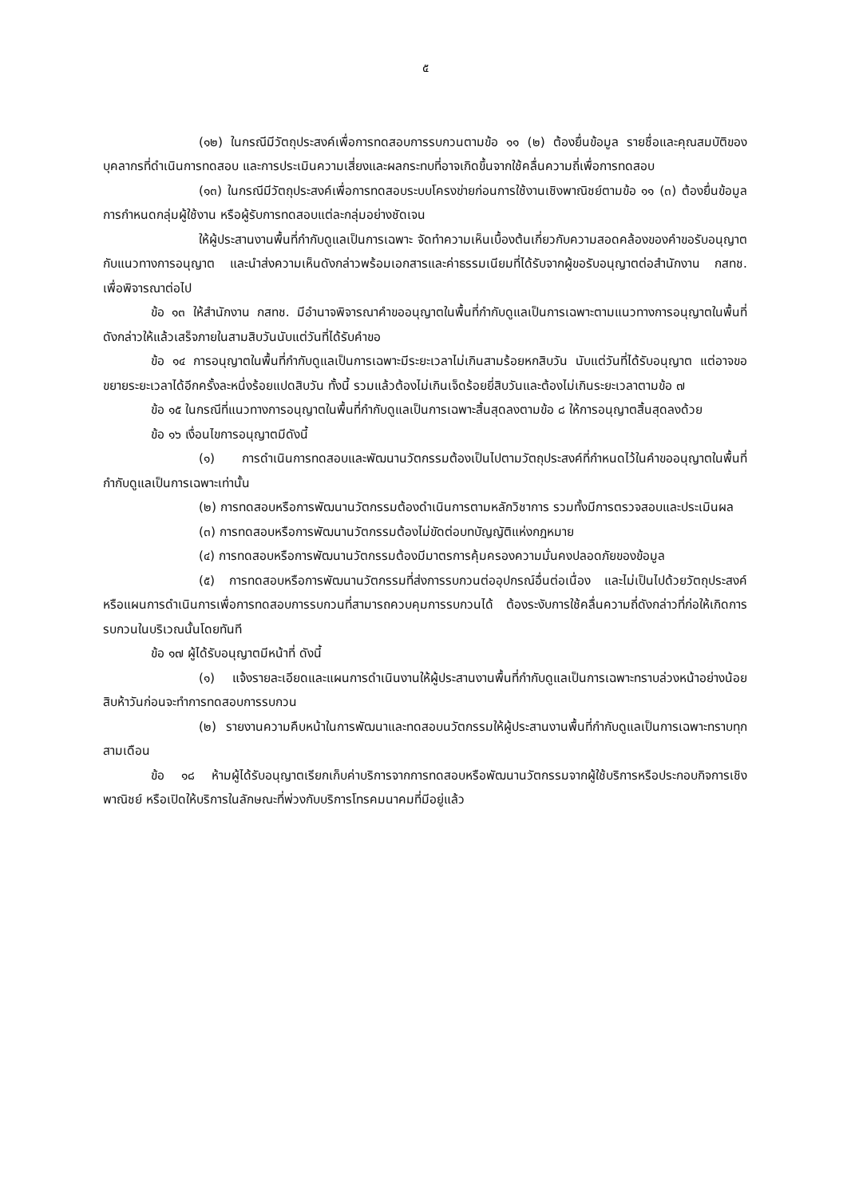๕
(๑๒) ในกรณีมีวัตถุประสงค์เพื่อการทดสอบการรบกวนตามข้อ ๑๑ (๒) ต้องยื่นข้อมูล รายชื่อและคุณสมบัติของบุคลากรที่ดำเนินการทดสอบ และการประเมินความเสี่ยงและผลกระทบที่อาจเกิดขึ้นจากใช้คลื่นความถี่เพื่อการทดสอบ
(๑๓) ในกรณีมีวัตถุประสงค์เพื่อการทดสอบระบบโครงข่ายก่อนการใช้งานเชิงพาณิชย์ตามข้อ ๑๑ (๓) ต้องยื่นข้อมูลการกำหนดกลุ่มผู้ใช้งาน หรือผู้รับการทดสอบแต่ละกลุ่มอย่างชัดเจน
ให้ผู้ประสานงานพื้นที่กำกับดูแลเป็นการเฉพาะ จัดทำความเห็นเบื้องต้นเกี่ยวกับความสอดคล้องของคำขอรับอนุญาตกับแนวทางการอนุญาต และนำส่งความเห็นดังกล่าวพร้อมเอกสารและค่าธรรมเนียมที่ได้รับจากผู้ขอรับอนุญาตต่อสำนักงาน กสทช. เพื่อพิจารณาต่อไป
ข้อ ๑๓ ให้สำนักงาน กสทช. มีอำนาจพิจารณาคำขออนุญาตในพื้นที่กำกับดูแลเป็นการเฉพาะตามแนวทางการอนุญาตในพื้นที่ดังกล่าวให้แล้วเสร็จภายในสามสิบวันนับแต่วันที่ได้รับคำขอ
ข้อ ๑๔ การอนุญาตในพื้นที่กำกับดูแลเป็นการเฉพาะมีระยะเวลาไม่เกินสามร้อยหกสิบวัน นับแต่วันที่ได้รับอนุญาต แต่อาจขอขยายระยะเวลาได้อีกครั้งละหนึ่งร้อยแปดสิบวัน ทั้งนี้ รวมแล้วต้องไม่เกินเจ็ดร้อยยี่สิบวันและต้องไม่เกินระยะเวลาตามข้อ ๗
ข้อ ๑๕ ในกรณีที่แนวทางการอนุญาตในพื้นที่กำกับดูแลเป็นการเฉพาะสิ้นสุดลงตามข้อ ๘ ให้การอนุญาตสิ้นสุดลงด้วย
ข้อ ๑๖ เงื่อนไขการอนุญาตมีดังนี้
(๑) การดำเนินการทดสอบและพัฒนานวัตกรรมต้องเป็นไปตามวัตถุประสงค์ที่กำหนดไว้ในคำขออนุญาตในพื้นที่กำกับดูแลเป็นการเฉพาะเท่านั้น
(๒) การทดสอบหรือการพัฒนานวัตกรรมต้องดำเนินการตามหลักวิชาการ รวมทั้งมีการตรวจสอบและประเมินผล
(๓) การทดสอบหรือการพัฒนานวัตกรรมต้องไม่ขัดต่อบทบัญญัติแห่งกฎหมาย
(๔) การทดสอบหรือการพัฒนานวัตกรรมต้องมีมาตรการคุ้มครองความมั่นคงปลอดภัยของข้อมูล
(๕) การทดสอบหรือการพัฒนานวัตกรรมที่ส่งการรบกวนต่ออุปกรณ์อื่นต่อเนื่อง และไม่เป็นไปด้วยวัตถุประสงค์ หรือแผนการดำเนินการเพื่อการทดสอบการรบกวนที่สามารถควบคุมการรบกวนได้ ต้องระงับการใช้คลื่นความถี่ดังกล่าวที่ก่อให้เกิดการรบกวนในบริเวณนั้นโดยทันที
ข้อ ๑๗ ผู้ได้รับอนุญาตมีหน้าที่ ดังนี้
(๑) แจ้งรายละเอียดและแผนการดำเนินงานให้ผู้ประสานงานพื้นที่กำกับดูแลเป็นการเฉพาะทราบล่วงหน้าอย่างน้อยสิบห้าวันก่อนจะทำการทดสอบการรบกวน
(๒) รายงานความคืบหน้าในการพัฒนาและทดสอบนวัตกรรมให้ผู้ประสานงานพื้นที่กำกับดูแลเป็นการเฉพาะทราบทุกสามเดือน
ข้อ ๑๘ ห้ามผู้ได้รับอนุญาตเรียกเก็บค่าบริการจากการทดสอบหรือพัฒนานวัตกรรมจากผู้ใช้บริการหรือประกอบกิจการเชิงพาณิชย์ หรือเปิดให้บริการในลักษณะที่พ่วงกับบริการโทรคมนาคมที่มีอยู่แล้ว